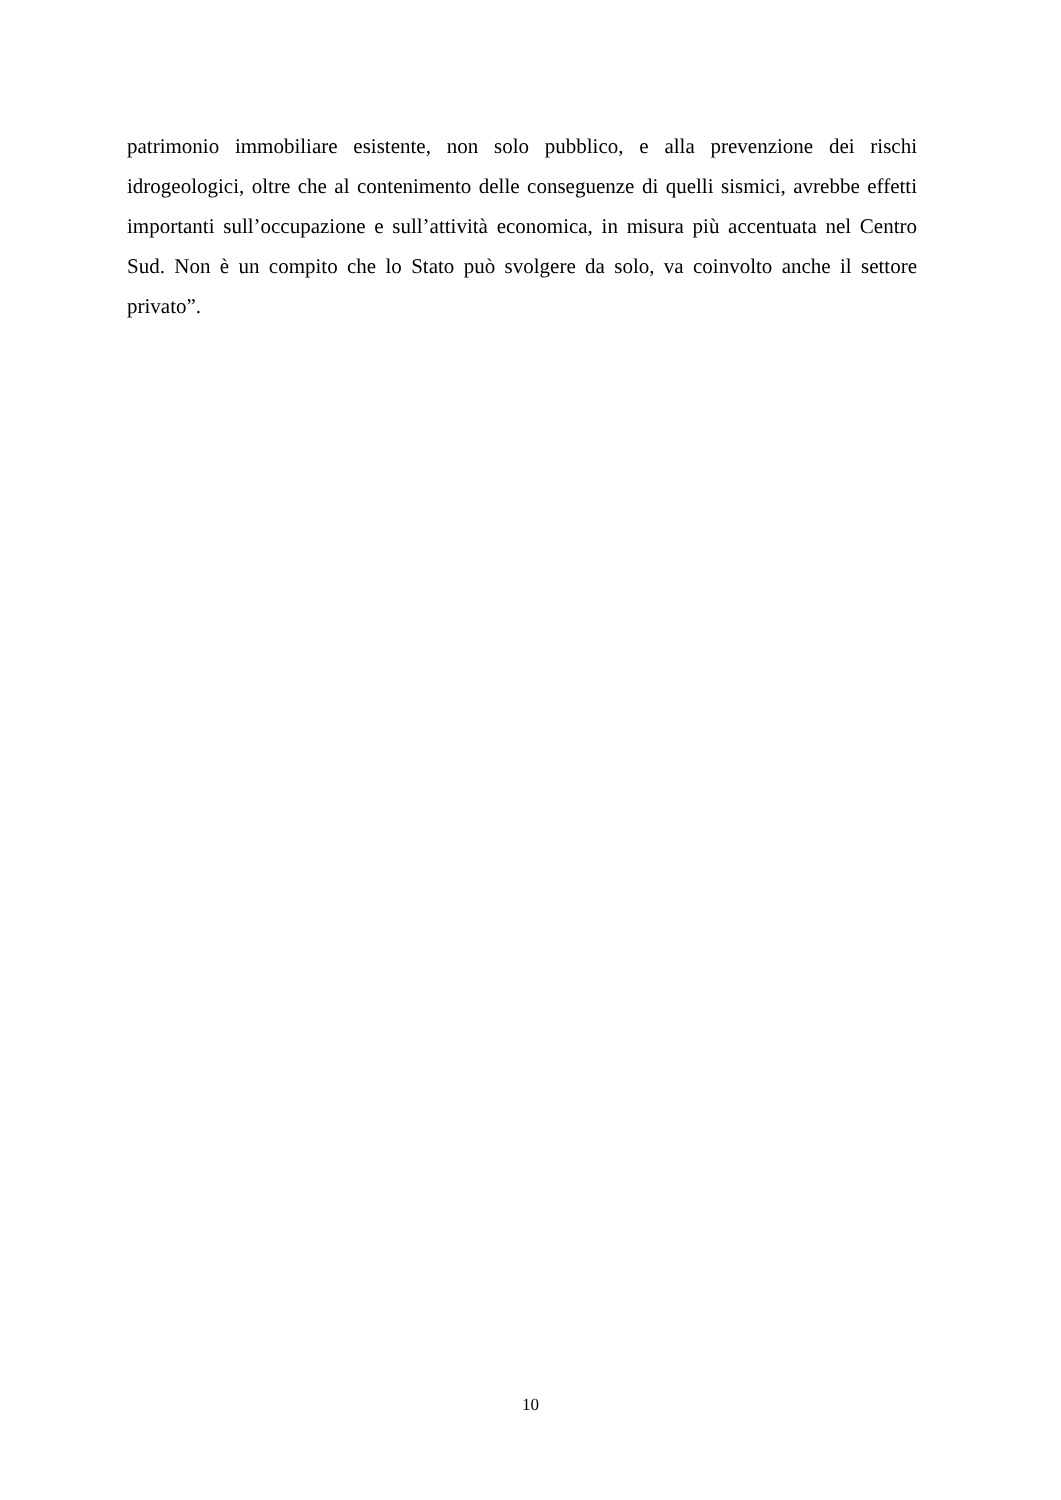patrimonio immobiliare esistente, non solo pubblico, e alla prevenzione dei rischi idrogeologici, oltre che al contenimento delle conseguenze di quelli sismici, avrebbe effetti importanti sull’occupazione e sull’attività economica, in misura più accentuata nel Centro Sud. Non è un compito che lo Stato può svolgere da solo, va coinvolto anche il settore privato”.
10